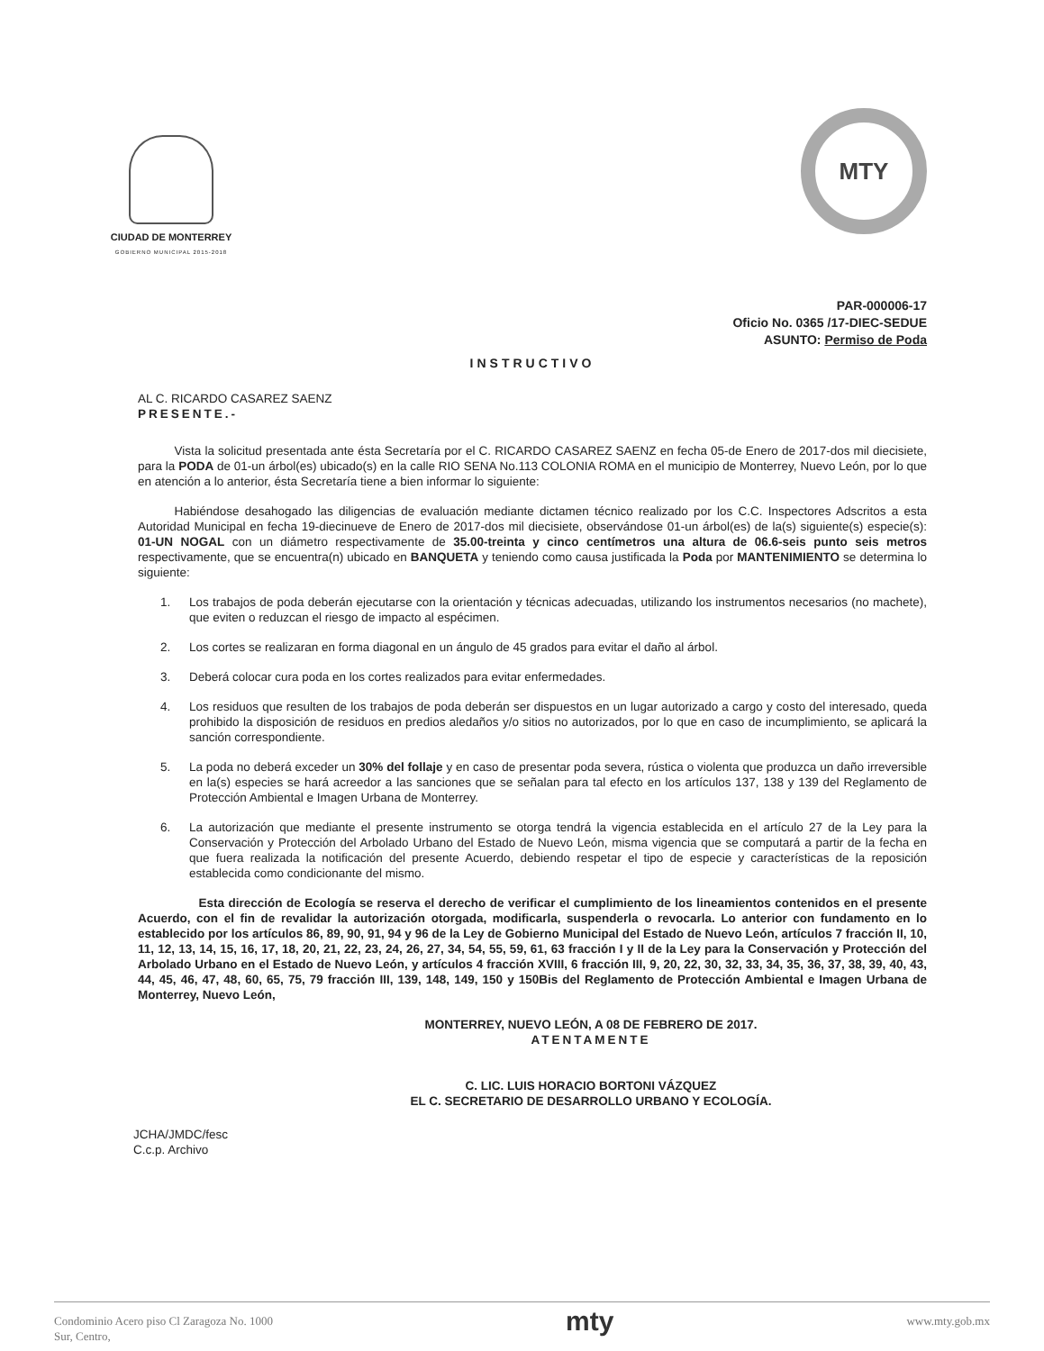CIUDAD DE MONTERREY
GOBIERNO MUNICIPAL 2015-2018
MTY
PAR-000006-17
Oficio No. 0365 /17-DIEC-SEDUE
ASUNTO: Permiso de Poda
INSTRUCTIVO
AL C. RICARDO CASAREZ SAENZ
PRESENTE.-
   Vista la solicitud presentada ante ésta Secretaría por el C. RICARDO CASAREZ SAENZ en fecha 05-de Enero de 2017-dos mil diecisiete, para la PODA de 01-un árbol(es) ubicado(s) en la calle RIO SENA No.113 COLONIA ROMA en el municipio de Monterrey, Nuevo León, por lo que en atención a lo anterior, ésta Secretaría tiene a bien informar lo siguiente:
   Habiéndose desahogado las diligencias de evaluación mediante dictamen técnico realizado por los C.C. Inspectores Adscritos a esta Autoridad Municipal en fecha 19-diecinueve de Enero de 2017-dos mil diecisiete, observándose 01-un árbol(es) de la(s) siguiente(s) especie(s): 01-UN NOGAL con un diámetro respectivamente de 35.00-treinta y cinco centímetros una altura de 06.6-seis punto seis metros respectivamente, que se encuentra(n) ubicado en BANQUETA y teniendo como causa justificada la Poda por MANTENIMIENTO se determina lo siguiente:
1. Los trabajos de poda deberán ejecutarse con la orientación y técnicas adecuadas, utilizando los instrumentos necesarios (no machete), que eviten o reduzcan el riesgo de impacto al espécimen.
2. Los cortes se realizaran en forma diagonal en un ángulo de 45 grados para evitar el daño al árbol.
3. Deberá colocar cura poda en los cortes realizados para evitar enfermedades.
4. Los residuos que resulten de los trabajos de poda deberán ser dispuestos en un lugar autorizado a cargo y costo del interesado, queda prohibido la disposición de residuos en predios aledaños y/o sitios no autorizados, por lo que en caso de incumplimiento, se aplicará la sanción correspondiente.
5. La poda no deberá exceder un 30% del follaje y en caso de presentar poda severa, rústica o violenta que produzca un daño irreversible en la(s) especies se hará acreedor a las sanciones que se señalan para tal efecto en los artículos 137, 138 y 139 del Reglamento de Protección Ambiental e Imagen Urbana de Monterrey.
6. La autorización que mediante el presente instrumento se otorga tendrá la vigencia establecida en el artículo 27 de la Ley para la Conservación y Protección del Arbolado Urbano del Estado de Nuevo León, misma vigencia que se computará a partir de la fecha en que fuera realizada la notificación del presente Acuerdo, debiendo respetar el tipo de especie y características de la reposición establecida como condicionante del mismo.
     Esta dirección de Ecología se reserva el derecho de verificar el cumplimiento de los lineamientos contenidos en el presente Acuerdo, con el fin de revalidar la autorización otorgada, modificarla, suspenderla o revocarla. Lo anterior con fundamento en lo establecido por los artículos 86, 89, 90, 91, 94 y 96 de la Ley de Gobierno Municipal del Estado de Nuevo León, artículos 7 fracción II, 10, 11, 12, 13, 14, 15, 16, 17, 18, 20, 21, 22, 23, 24, 26, 27, 34, 54, 55, 59, 61, 63 fracción I y II de la Ley para la Conservación y Protección del Arbolado Urbano en el Estado de Nuevo León, y artículos 4 fracción XVIII, 6 fracción III, 9, 20, 22, 30, 32, 33, 34, 35, 36, 37, 38, 39, 40, 43, 44, 45, 46, 47, 48, 60, 65, 75, 79 fracción III, 139, 148, 149, 150 y 150Bis del Reglamento de Protección Ambiental e Imagen Urbana de Monterrey, Nuevo León,
MONTERREY, NUEVO LEÓN, A 08 DE FEBRERO DE 2017.
ATENTAMENTE
C. LIC. LUIS HORACIO BORTONI VÁZQUEZ
EL C. SECRETARIO DE DESARROLLO URBANO Y ECOLOGÍA.
JCHA/JMDC/fesc
C.c.p. Archivo
Condominio Acero piso Cl Zaragoza No. 1000
Sur, Centro,
mty
www.mty.gob.mx